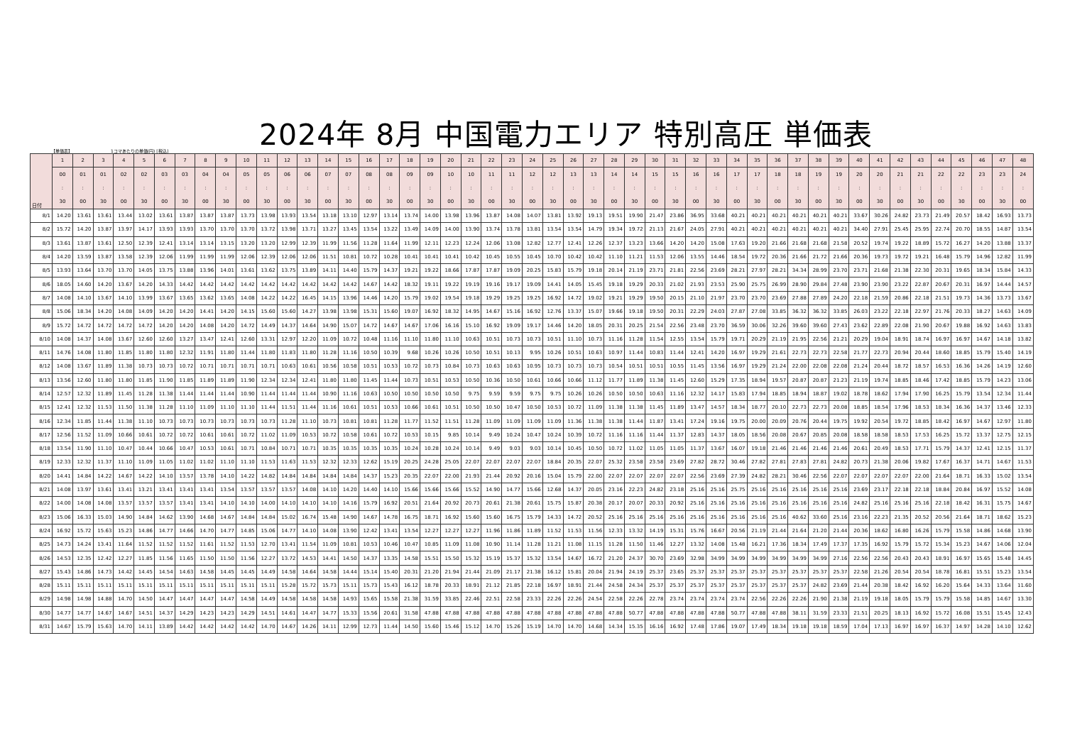2024年 8月 中国電力エリア 特別高圧 単価表
【単価表】 1コマあたりの単価(円) [税込]
| 日付 | 1 | 2 | 3 | 4 | 5 | 6 | 7 | 8 | 9 | 10 | 11 | 12 | 13 | 14 | 15 | 16 | 17 | 18 | 19 | 20 | 21 | 22 | 23 | 24 | 25 | 26 | 27 | 28 | 29 | 30 | 31 | 32 | 33 | 34 | 35 | 36 | 37 | 38 | 39 | 40 | 41 | 42 | 43 | 44 | 45 | 46 | 47 | 48 |
| --- | --- | --- | --- | --- | --- | --- | --- | --- | --- | --- | --- | --- | --- | --- | --- | --- | --- | --- | --- | --- | --- | --- | --- | --- | --- | --- | --- | --- | --- | --- | --- | --- | --- | --- | --- | --- | --- | --- | --- | --- | --- | --- | --- | --- | --- | --- | --- | --- |
| | 00 : 30 | 01 : 00 | 01 : 30 | 02 : 00 | 02 : 30 | 03 : 00 | 03 : 30 | 04 : 00 | 04 : 30 | 05 : 00 | 05 : 30 | 06 : 00 | 06 : 30 | 07 : 00 | 07 : 30 | 08 : 00 | 08 : 30 | 09 : 00 | 09 : 30 | 10 : 00 | 10 : 30 | 11 : 00 | 11 : 30 | 12 : 00 | 12 : 30 | 13 : 00 | 13 : 30 | 14 : 00 | 14 : 30 | 15 : 00 | 15 : 30 | 16 : 00 | 16 : 30 | 17 : 00 | 17 : 30 | 18 : 00 | 18 : 30 | 19 : 00 | 19 : 30 | 20 : 00 | 20 : 30 | 21 : 00 | 21 : 30 | 22 : 00 | 22 : 30 | 23 : 00 | 23 : 30 | 24 : 00 |
| 8/1 | 14.20 | 13.61 | 13.61 | 13.44 | 13.02 | 13.61 | 13.87 | 13.87 | 13.87 | 13.73 | 13.98 | 13.93 | 13.54 | 13.18 | 13.10 | 12.97 | 13.14 | 13.74 | 14.00 | 13.98 | 13.96 | 13.87 | 14.08 | 14.07 | 13.81 | 13.92 | 19.13 | 19.51 | 19.90 | 21.47 | 23.86 | 36.95 | 33.68 | 40.21 | 40.21 | 40.21 | 40.21 | 40.21 | 40.21 | 33.67 | 30.26 | 24.82 | 23.73 | 21.49 | 20.57 | 18.42 | 16.93 | 13.73 |
| 8/2 | 15.72 | 14.20 | 13.87 | 13.97 | 14.17 | 13.93 | 13.93 | 13.70 | 13.70 | 13.70 | 13.72 | 13.98 | 13.71 | 13.27 | 13.45 | 13.54 | 13.22 | 13.49 | 14.09 | 14.00 | 13.90 | 13.74 | 13.78 | 13.81 | 13.54 | 13.54 | 14.79 | 19.34 | 19.72 | 21.13 | 21.67 | 24.05 | 27.91 | 40.21 | 40.21 | 40.21 | 40.21 | 40.21 | 40.21 | 34.40 | 27.91 | 25.45 | 25.95 | 22.74 | 20.70 | 18.55 | 14.87 | 13.54 |
| 8/3 | 13.61 | 13.87 | 13.61 | 12.50 | 12.39 | 12.41 | 13.14 | 13.14 | 13.15 | 13.20 | 13.20 | 12.99 | 12.39 | 11.99 | 11.56 | 11.28 | 11.64 | 11.99 | 12.11 | 12.23 | 12.24 | 12.06 | 13.08 | 12.82 | 12.77 | 12.41 | 12.26 | 12.37 | 13.23 | 13.66 | 14.20 | 14.20 | 15.08 | 17.63 | 19.20 | 21.66 | 21.68 | 21.68 | 21.58 | 20.52 | 19.74 | 19.22 | 18.89 | 15.72 | 16.27 | 14.20 | 13.88 | 13.37 |
| 8/4 | 14.20 | 13.59 | 13.87 | 13.58 | 12.39 | 12.06 | 11.99 | 11.99 | 11.99 | 12.06 | 12.39 | 12.06 | 12.06 | 11.51 | 10.81 | 10.72 | 10.28 | 10.41 | 10.41 | 10.41 | 10.42 | 10.45 | 10.55 | 10.45 | 10.70 | 10.42 | 10.42 | 11.10 | 11.21 | 11.53 | 12.06 | 13.55 | 14.46 | 18.54 | 19.72 | 20.36 | 21.66 | 21.72 | 21.66 | 20.36 | 19.73 | 19.72 | 19.21 | 16.48 | 15.79 | 14.96 | 12.82 | 11.99 |
| 8/5 | 13.93 | 13.64 | 13.70 | 13.70 | 14.05 | 13.75 | 13.88 | 13.96 | 14.01 | 13.61 | 13.62 | 13.75 | 13.89 | 14.11 | 14.40 | 15.79 | 14.37 | 19.21 | 19.22 | 18.66 | 17.87 | 17.87 | 19.09 | 20.25 | 15.83 | 15.79 | 19.18 | 20.14 | 21.19 | 23.71 | 21.81 | 22.56 | 23.69 | 28.21 | 27.97 | 28.21 | 34.34 | 28.99 | 23.70 | 23.71 | 21.68 | 21.38 | 22.30 | 20.31 | 19.65 | 18.34 | 15.84 | 14.33 |
| 8/6 | 18.05 | 14.60 | 14.20 | 13.67 | 14.20 | 14.33 | 14.42 | 14.42 | 14.42 | 14.42 | 14.42 | 14.42 | 14.42 | 14.42 | 14.42 | 14.67 | 14.42 | 18.32 | 19.11 | 19.22 | 19.19 | 19.16 | 19.17 | 19.09 | 14.41 | 14.05 | 15.45 | 19.18 | 19.29 | 20.33 | 21.02 | 21.93 | 23.53 | 25.90 | 25.75 | 26.99 | 28.90 | 29.84 | 27.48 | 23.90 | 23.90 | 23.22 | 22.87 | 20.67 | 20.31 | 16.97 | 14.44 | 14.57 |
| 8/7 | 14.08 | 14.10 | 13.67 | 14.10 | 13.99 | 13.67 | 13.65 | 13.62 | 13.65 | 14.08 | 14.22 | 14.22 | 16.45 | 14.15 | 13.96 | 14.46 | 14.20 | 15.79 | 19.02 | 19.54 | 19.18 | 19.29 | 19.25 | 19.25 | 16.92 | 14.72 | 19.02 | 19.21 | 19.29 | 19.50 | 20.15 | 21.10 | 21.97 | 23.70 | 23.70 | 23.69 | 27.88 | 27.89 | 24.20 | 22.18 | 21.59 | 20.86 | 22.18 | 21.51 | 19.73 | 14.36 | 13.73 | 13.67 |
| 8/8 | 15.06 | 18.34 | 14.20 | 14.08 | 14.09 | 14.20 | 14.20 | 14.41 | 14.20 | 14.15 | 15.60 | 15.60 | 14.27 | 13.98 | 13.98 | 15.31 | 15.60 | 19.07 | 16.92 | 18.32 | 14.95 | 14.67 | 15.16 | 16.92 | 12.76 | 13.37 | 15.07 | 19.66 | 19.18 | 19.50 | 20.31 | 22.29 | 24.03 | 27.87 | 27.08 | 33.85 | 36.32 | 36.32 | 33.85 | 26.03 | 23.22 | 22.18 | 22.97 | 21.76 | 20.33 | 18.27 | 14.63 | 14.09 |
| 8/9 | 15.72 | 14.72 | 14.72 | 14.72 | 14.72 | 14.20 | 14.20 | 14.08 | 14.20 | 14.72 | 14.49 | 14.37 | 14.64 | 14.90 | 15.07 | 14.72 | 14.67 | 14.67 | 17.06 | 16.16 | 15.10 | 16.92 | 19.09 | 19.17 | 14.46 | 14.20 | 18.05 | 20.31 | 20.25 | 21.54 | 22.56 | 23.48 | 23.70 | 36.59 | 30.06 | 32.26 | 39.60 | 39.60 | 27.43 | 23.62 | 22.89 | 22.08 | 21.90 | 20.67 | 19.88 | 16.92 | 14.63 | 13.83 |
| 8/10 | 14.08 | 14.37 | 14.08 | 13.67 | 12.60 | 12.60 | 13.27 | 13.47 | 12.41 | 12.60 | 13.31 | 12.97 | 12.20 | 11.09 | 10.72 | 10.48 | 11.16 | 11.10 | 11.80 | 11.10 | 10.63 | 10.51 | 10.73 | 10.73 | 10.51 | 11.10 | 10.73 | 11.16 | 11.28 | 11.54 | 12.55 | 13.54 | 15.79 | 19.71 | 20.29 | 21.19 | 21.95 | 22.56 | 21.21 | 20.29 | 19.04 | 18.91 | 18.74 | 16.97 | 16.97 | 14.67 | 14.18 | 13.82 |
| 8/11 | 14.76 | 14.08 | 11.80 | 11.85 | 11.80 | 11.80 | 12.32 | 11.91 | 11.80 | 11.44 | 11.80 | 11.83 | 11.80 | 11.28 | 11.16 | 10.50 | 10.39 | 9.68 | 10.26 | 10.26 | 10.50 | 10.51 | 10.13 | 9.95 | 10.26 | 10.51 | 10.63 | 10.97 | 11.44 | 10.83 | 11.44 | 12.41 | 14.20 | 16.97 | 19.29 | 21.61 | 22.73 | 22.73 | 22.58 | 21.77 | 22.73 | 20.94 | 20.44 | 18.60 | 18.85 | 15.79 | 15.40 | 14.19 |
| 8/12 | 14.08 | 13.67 | 11.89 | 11.38 | 10.73 | 10.73 | 10.72 | 10.71 | 10.71 | 10.71 | 10.71 | 10.63 | 10.61 | 10.56 | 10.58 | 10.51 | 10.53 | 10.72 | 10.73 | 10.84 | 10.73 | 10.63 | 10.63 | 10.95 | 10.73 | 10.73 | 10.73 | 10.54 | 10.51 | 10.51 | 10.55 | 11.45 | 13.56 | 16.97 | 19.29 | 21.24 | 22.00 | 22.08 | 22.08 | 21.24 | 20.44 | 18.72 | 18.57 | 16.53 | 16.36 | 14.26 | 14.19 | 12.60 |
| 8/13 | 13.56 | 12.60 | 11.80 | 11.80 | 11.85 | 11.90 | 11.85 | 11.89 | 11.89 | 11.90 | 12.34 | 12.34 | 12.41 | 11.80 | 11.80 | 11.45 | 11.44 | 10.73 | 10.51 | 10.53 | 10.50 | 10.36 | 10.50 | 10.61 | 10.66 | 10.66 | 11.12 | 11.77 | 11.89 | 11.38 | 11.45 | 12.60 | 15.29 | 17.35 | 18.94 | 19.57 | 20.87 | 20.87 | 21.23 | 21.19 | 19.74 | 18.85 | 18.46 | 17.42 | 18.85 | 15.79 | 14.23 | 13.06 |
| 8/14 | 12.57 | 12.32 | 11.89 | 11.45 | 11.28 | 11.38 | 11.44 | 11.44 | 11.44 | 10.90 | 11.44 | 11.44 | 11.44 | 10.90 | 11.16 | 10.63 | 10.50 | 10.50 | 10.50 | 10.50 | 9.75 | 9.59 | 9.59 | 9.75 | 9.75 | 10.26 | 10.26 | 10.50 | 10.50 | 10.63 | 11.16 | 12.32 | 14.17 | 15.83 | 17.94 | 18.85 | 18.94 | 18.87 | 19.02 | 18.78 | 18.62 | 17.94 | 17.90 | 16.25 | 15.79 | 13.54 | 12.34 | 11.44 |
| 8/15 | 12.41 | 12.32 | 11.53 | 11.50 | 11.38 | 11.28 | 11.10 | 11.09 | 11.10 | 11.10 | 11.44 | 11.51 | 11.44 | 11.16 | 10.61 | 10.51 | 10.53 | 10.66 | 10.61 | 10.51 | 10.50 | 10.50 | 10.47 | 10.50 | 10.53 | 10.72 | 11.09 | 11.38 | 11.38 | 11.45 | 11.89 | 13.47 | 14.57 | 18.34 | 18.77 | 20.10 | 22.73 | 22.73 | 20.08 | 18.85 | 18.54 | 17.96 | 18.53 | 18.34 | 16.36 | 14.37 | 13.46 | 12.33 |
| 8/16 | 12.34 | 11.85 | 11.44 | 11.38 | 11.10 | 10.73 | 10.73 | 10.73 | 10.73 | 10.73 | 10.73 | 11.28 | 11.10 | 10.73 | 10.81 | 10.81 | 11.28 | 11.77 | 11.52 | 11.51 | 11.28 | 11.09 | 11.09 | 11.09 | 11.09 | 11.36 | 11.38 | 11.38 | 11.44 | 11.87 | 13.41 | 17.24 | 19.16 | 19.75 | 20.00 | 20.09 | 20.76 | 20.44 | 19.75 | 19.92 | 20.54 | 19.72 | 18.85 | 18.42 | 16.97 | 14.67 | 12.97 | 11.80 |
| 8/17 | 12.56 | 11.52 | 11.09 | 10.66 | 10.61 | 10.72 | 10.72 | 10.61 | 10.61 | 10.72 | 11.02 | 11.09 | 10.53 | 10.72 | 10.58 | 10.61 | 10.72 | 10.53 | 10.15 | 9.85 | 10.14 | 9.49 | 10.24 | 10.47 | 10.24 | 10.39 | 10.72 | 11.16 | 11.16 | 11.44 | 11.37 | 12.83 | 14.37 | 18.05 | 18.56 | 20.08 | 20.67 | 20.85 | 20.08 | 18.58 | 18.58 | 18.53 | 17.53 | 16.25 | 15.72 | 13.37 | 12.75 | 12.15 |
| 8/18 | 13.54 | 11.90 | 11.10 | 10.47 | 10.44 | 10.66 | 10.47 | 10.53 | 10.61 | 10.71 | 10.84 | 10.71 | 10.71 | 10.35 | 10.35 | 10.35 | 10.35 | 10.24 | 10.28 | 10.24 | 10.14 | 9.49 | 9.03 | 9.03 | 10.14 | 10.45 | 10.50 | 10.72 | 11.02 | 11.05 | 11.05 | 11.37 | 13.67 | 16.07 | 19.18 | 21.46 | 21.46 | 21.46 | 21.46 | 20.61 | 20.49 | 18.53 | 17.71 | 15.79 | 14.37 | 12.41 | 12.15 | 11.37 |
| 8/19 | 12.33 | 12.32 | 11.37 | 11.10 | 11.09 | 11.05 | 11.02 | 11.02 | 11.10 | 11.10 | 11.53 | 11.63 | 11.53 | 12.32 | 12.33 | 12.62 | 15.19 | 20.25 | 24.28 | 25.05 | 22.07 | 22.07 | 22.07 | 22.07 | 18.84 | 20.35 | 22.07 | 25.32 | 23.58 | 23.58 | 23.69 | 27.82 | 28.72 | 30.46 | 27.82 | 27.81 | 27.83 | 27.81 | 24.82 | 20.73 | 21.38 | 20.06 | 19.82 | 17.67 | 16.37 | 14.71 | 14.67 | 11.53 |
| 8/20 | 14.41 | 14.84 | 14.22 | 14.67 | 14.22 | 14.10 | 13.57 | 13.78 | 14.10 | 14.22 | 14.82 | 14.84 | 14.84 | 14.84 | 14.84 | 14.37 | 15.23 | 20.35 | 22.07 | 22.00 | 21.93 | 21.44 | 20.92 | 20.16 | 15.04 | 15.79 | 22.00 | 22.07 | 22.07 | 22.07 | 22.07 | 22.56 | 23.69 | 27.39 | 24.82 | 28.21 | 30.46 | 22.56 | 22.07 | 22.07 | 22.07 | 22.07 | 22.00 | 21.64 | 18.71 | 16.33 | 15.02 | 13.54 |
| 8/21 | 14.08 | 13.97 | 13.61 | 13.41 | 13.21 | 13.41 | 13.41 | 13.41 | 13.54 | 13.57 | 13.57 | 13.57 | 14.08 | 14.10 | 14.20 | 14.40 | 14.10 | 15.66 | 15.66 | 15.66 | 15.52 | 14.90 | 14.77 | 15.66 | 12.68 | 14.37 | 20.05 | 23.16 | 22.23 | 24.82 | 23.18 | 25.16 | 25.16 | 25.75 | 25.16 | 25.16 | 25.16 | 25.16 | 25.16 | 23.69 | 23.17 | 22.18 | 22.18 | 18.84 | 20.84 | 16.97 | 15.52 | 14.08 |
| 8/22 | 14.00 | 14.08 | 14.08 | 13.57 | 13.57 | 13.57 | 13.41 | 13.41 | 14.10 | 14.10 | 14.00 | 14.10 | 14.10 | 14.10 | 14.16 | 15.79 | 16.92 | 20.51 | 21.64 | 20.92 | 20.73 | 20.61 | 21.38 | 20.61 | 15.75 | 15.87 | 20.38 | 20.17 | 20.07 | 20.33 | 20.92 | 25.16 | 25.16 | 25.16 | 25.16 | 25.16 | 25.16 | 25.16 | 25.16 | 24.82 | 25.16 | 25.16 | 25.16 | 22.18 | 18.42 | 16.31 | 15.75 | 14.67 |
| 8/23 | 15.06 | 16.33 | 15.03 | 14.90 | 14.84 | 14.62 | 13.90 | 14.68 | 14.67 | 14.84 | 14.84 | 15.02 | 16.74 | 15.48 | 14.90 | 14.67 | 14.78 | 16.75 | 18.71 | 16.92 | 15.60 | 15.60 | 16.75 | 15.79 | 14.33 | 14.72 | 20.52 | 25.16 | 25.16 | 25.16 | 25.16 | 25.16 | 25.16 | 25.16 | 25.16 | 25.16 | 40.62 | 33.60 | 25.16 | 23.16 | 22.23 | 21.35 | 20.52 | 20.56 | 21.64 | 18.71 | 18.62 | 15.23 |
| 8/24 | 16.92 | 15.72 | 15.63 | 15.23 | 14.86 | 14.77 | 14.66 | 14.70 | 14.77 | 14.85 | 15.06 | 14.77 | 14.10 | 14.08 | 13.90 | 12.42 | 13.41 | 13.54 | 12.27 | 12.27 | 12.27 | 11.96 | 11.86 | 11.89 | 11.52 | 11.53 | 11.56 | 12.33 | 13.32 | 14.19 | 15.31 | 15.76 | 16.67 | 20.56 | 21.19 | 21.44 | 21.64 | 21.20 | 21.44 | 20.36 | 18.62 | 16.80 | 16.26 | 15.79 | 15.58 | 14.86 | 14.68 | 13.90 |
| 8/25 | 14.73 | 14.24 | 13.41 | 11.64 | 11.52 | 11.52 | 11.52 | 11.61 | 11.52 | 11.53 | 12.70 | 13.41 | 11.54 | 11.09 | 10.81 | 10.53 | 10.46 | 10.47 | 10.85 | 11.09 | 11.08 | 10.90 | 11.14 | 11.28 | 11.21 | 11.08 | 11.15 | 11.28 | 11.50 | 11.46 | 12.27 | 13.32 | 14.08 | 15.48 | 16.21 | 17.36 | 18.34 | 17.49 | 17.37 | 17.35 | 16.92 | 15.79 | 15.72 | 15.34 | 15.23 | 14.67 | 14.06 | 12.04 |
| 8/26 | 14.53 | 12.35 | 12.42 | 12.27 | 11.85 | 11.56 | 11.65 | 11.50 | 11.50 | 11.56 | 12.27 | 13.72 | 14.53 | 14.41 | 14.50 | 14.37 | 13.35 | 14.58 | 15.51 | 15.50 | 15.32 | 15.19 | 15.37 | 15.32 | 13.54 | 14.67 | 16.72 | 21.20 | 24.37 | 30.70 | 23.69 | 32.98 | 34.99 | 34.99 | 34.99 | 34.99 | 34.99 | 34.99 | 27.16 | 22.56 | 22.56 | 20.43 | 20.43 | 18.91 | 16.97 | 15.65 | 15.48 | 14.45 |
| 8/27 | 15.43 | 14.86 | 14.73 | 14.42 | 14.45 | 14.54 | 14.63 | 14.58 | 14.45 | 14.45 | 14.49 | 14.58 | 14.64 | 14.58 | 14.44 | 15.14 | 15.40 | 20.31 | 21.20 | 21.94 | 21.44 | 21.09 | 21.17 | 21.38 | 16.12 | 15.81 | 20.04 | 21.94 | 24.19 | 25.37 | 23.65 | 25.37 | 25.37 | 25.37 | 25.37 | 25.37 | 25.37 | 25.37 | 25.37 | 22.58 | 21.26 | 20.54 | 20.54 | 18.78 | 16.81 | 15.51 | 15.23 | 13.54 |
| 8/28 | 15.11 | 15.11 | 15.11 | 15.11 | 15.11 | 15.11 | 15.11 | 15.11 | 15.11 | 15.11 | 15.11 | 15.28 | 15.72 | 15.73 | 15.11 | 15.73 | 15.43 | 16.12 | 18.78 | 20.33 | 18.91 | 21.12 | 21.85 | 22.18 | 16.97 | 18.91 | 21.44 | 24.58 | 24.34 | 25.37 | 25.37 | 25.37 | 25.37 | 25.37 | 25.37 | 25.37 | 25.37 | 24.82 | 23.69 | 21.44 | 20.38 | 18.42 | 16.92 | 16.20 | 15.64 | 14.33 | 13.64 | 11.60 |
| 8/29 | 14.98 | 14.98 | 14.88 | 14.70 | 14.50 | 14.47 | 14.47 | 14.47 | 14.47 | 14.58 | 14.49 | 14.58 | 14.58 | 14.58 | 14.93 | 15.65 | 15.58 | 21.38 | 31.59 | 33.85 | 22.46 | 22.51 | 22.58 | 23.33 | 22.26 | 22.26 | 24.54 | 22.58 | 22.26 | 22.78 | 23.74 | 23.74 | 23.74 | 23.74 | 22.56 | 22.26 | 22.26 | 21.90 | 21.38 | 21.19 | 19.18 | 18.05 | 15.79 | 15.79 | 15.58 | 14.85 | 14.67 | 13.30 |
| 8/30 | 14.77 | 14.77 | 14.67 | 14.67 | 14.51 | 14.37 | 14.29 | 14.23 | 14.23 | 14.29 | 14.51 | 14.61 | 14.47 | 14.77 | 15.33 | 15.56 | 20.61 | 31.58 | 47.88 | 47.88 | 47.88 | 47.88 | 47.88 | 47.88 | 47.88 | 47.88 | 47.88 | 47.88 | 50.77 | 47.88 | 47.88 | 47.88 | 47.88 | 50.77 | 47.88 | 47.88 | 38.11 | 31.59 | 23.33 | 21.51 | 20.25 | 18.13 | 16.92 | 15.72 | 16.08 | 15.51 | 15.45 | 12.43 |
| 8/31 | 14.67 | 15.79 | 15.63 | 14.70 | 14.11 | 13.89 | 14.42 | 14.42 | 14.42 | 14.42 | 14.70 | 14.67 | 14.26 | 14.11 | 12.99 | 12.73 | 11.44 | 14.50 | 15.60 | 15.46 | 15.12 | 14.70 | 15.26 | 15.19 | 14.70 | 14.70 | 14.68 | 14.34 | 15.35 | 16.16 | 16.92 | 17.48 | 17.86 | 19.07 | 17.49 | 18.34 | 19.18 | 19.18 | 18.59 | 17.04 | 17.13 | 16.97 | 16.97 | 16.37 | 14.97 | 14.28 | 14.10 | 12.62 |